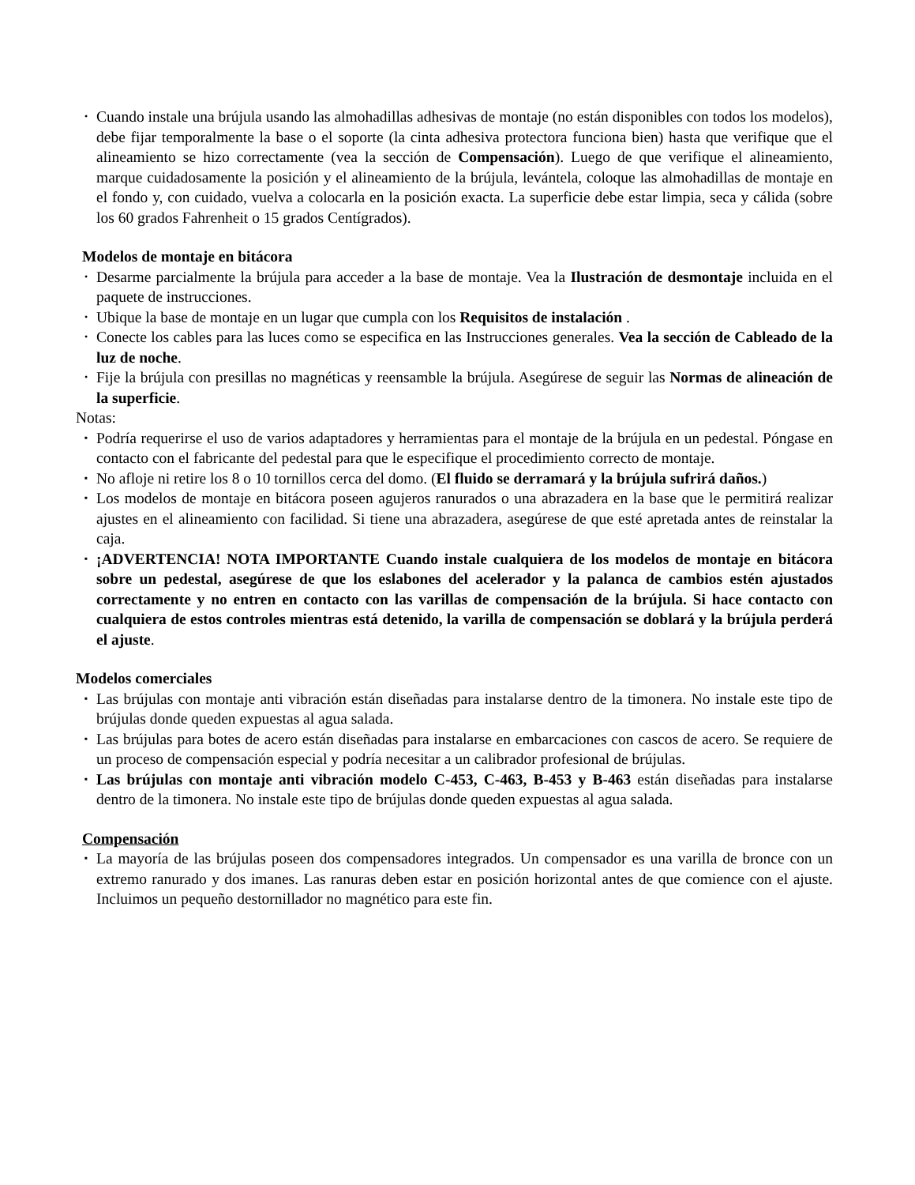• Cuando instale una brújula usando las almohadillas adhesivas de montaje (no están disponibles con todos los modelos), debe fijar temporalmente la base o el soporte (la cinta adhesiva protectora funciona bien) hasta que verifique que el alineamiento se hizo correctamente (vea la sección de Compensación). Luego de que verifique el alineamiento, marque cuidadosamente la posición y el alineamiento de la brújula, levántela, coloque las almohadillas de montaje en el fondo y, con cuidado, vuelva a colocarla en la posición exacta. La superficie debe estar limpia, seca y cálida (sobre los 60 grados Fahrenheit o 15 grados Centígrados).
Modelos de montaje en bitácora
• Desarme parcialmente la brújula para acceder a la base de montaje. Vea la Ilustración de desmontaje incluida en el paquete de instrucciones.
• Ubique la base de montaje en un lugar que cumpla con los Requisitos de instalación .
• Conecte los cables para las luces como se especifica en las Instrucciones generales. Vea la sección de Cableado de la luz de noche.
• Fije la brújula con presillas no magnéticas y reensamble la brújula. Asegúrese de seguir las Normas de alineación de la superficie.
Notas:
▪ Podría requerirse el uso de varios adaptadores y herramientas para el montaje de la brújula en un pedestal. Póngase en contacto con el fabricante del pedestal para que le especifique el procedimiento correcto de montaje.
▪ No afloje ni retire los 8 o 10 tornillos cerca del domo. (El fluido se derramará y la brújula sufrirá daños.)
▪ Los modelos de montaje en bitácora poseen agujeros ranurados o una abrazadera en la base que le permitirá realizar ajustes en el alineamiento con facilidad. Si tiene una abrazadera, asegúrese de que esté apretada antes de reinstalar la caja.
▪ ¡ADVERTENCIA! NOTA IMPORTANTE Cuando instale cualquiera de los modelos de montaje en bitácora sobre un pedestal, asegúrese de que los eslabones del acelerador y la palanca de cambios estén ajustados correctamente y no entren en contacto con las varillas de compensación de la brújula. Si hace contacto con cualquiera de estos controles mientras está detenido, la varilla de compensación se doblará y la brújula perderá el ajuste.
Modelos comerciales
▪ Las brújulas con montaje anti vibración están diseñadas para instalarse dentro de la timonera. No instale este tipo de brújulas donde queden expuestas al agua salada.
▪ Las brújulas para botes de acero están diseñadas para instalarse en embarcaciones con cascos de acero. Se requiere de un proceso de compensación especial y podría necesitar a un calibrador profesional de brújulas.
▪ Las brújulas con montaje anti vibración modelo C-453, C-463, B-453 y B-463 están diseñadas para instalarse dentro de la timonera. No instale este tipo de brújulas donde queden expuestas al agua salada.
Compensación
▪ La mayoría de las brújulas poseen dos compensadores integrados. Un compensador es una varilla de bronce con un extremo ranurado y dos imanes. Las ranuras deben estar en posición horizontal antes de que comience con el ajuste. Incluimos un pequeño destornillador no magnético para este fin.